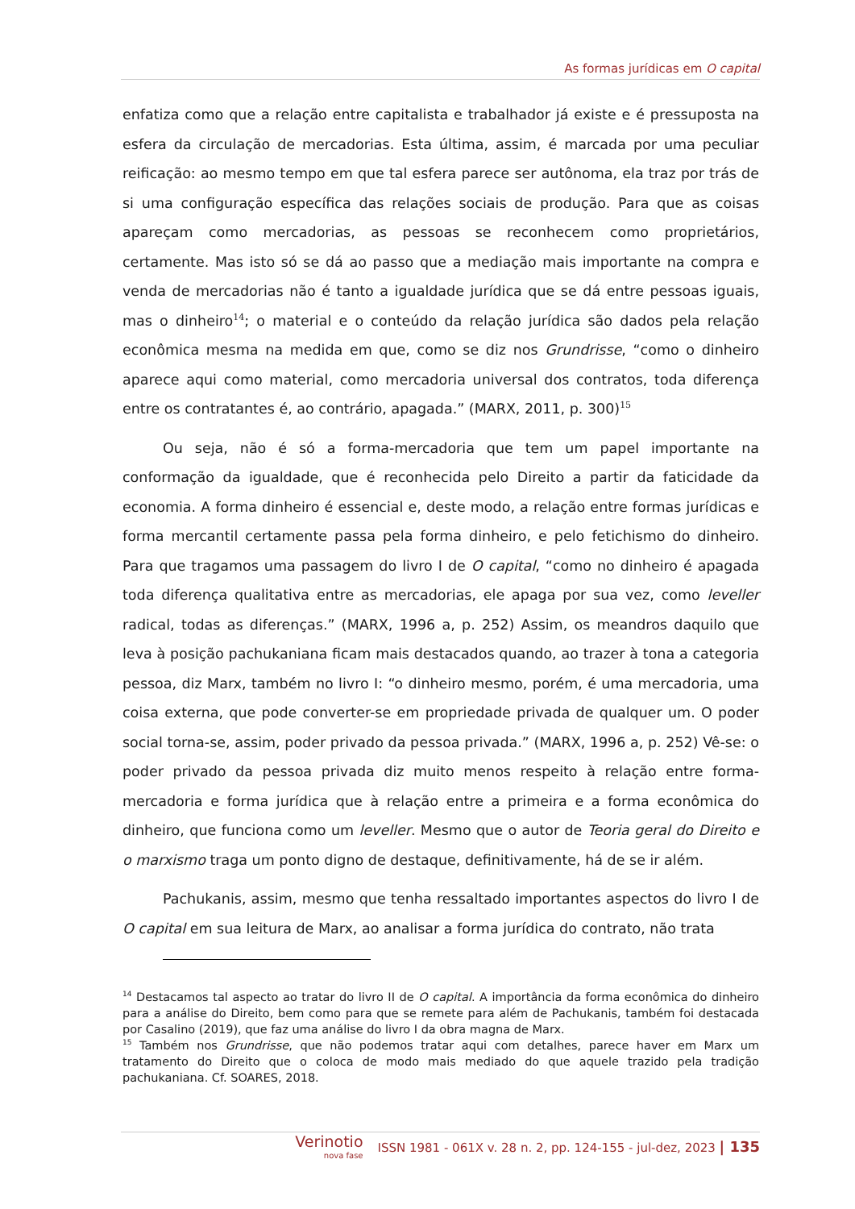As formas jurídicas em O capital
enfatiza como que a relação entre capitalista e trabalhador já existe e é pressuposta na esfera da circulação de mercadorias. Esta última, assim, é marcada por uma peculiar reificação: ao mesmo tempo em que tal esfera parece ser autônoma, ela traz por trás de si uma configuração específica das relações sociais de produção. Para que as coisas apareçam como mercadorias, as pessoas se reconhecem como proprietários, certamente. Mas isto só se dá ao passo que a mediação mais importante na compra e venda de mercadorias não é tanto a igualdade jurídica que se dá entre pessoas iguais, mas o dinheiro<sup>14</sup>; o material e o conteúdo da relação jurídica são dados pela relação econômica mesma na medida em que, como se diz nos Grundrisse, “como o dinheiro aparece aqui como material, como mercadoria universal dos contratos, toda diferença entre os contratantes é, ao contrário, apagada.” (MARX, 2011, p. 300)<sup>15</sup>
Ou seja, não é só a forma-mercadoria que tem um papel importante na conformação da igualdade, que é reconhecida pelo Direito a partir da faticidade da economia. A forma dinheiro é essencial e, deste modo, a relação entre formas jurídicas e forma mercantil certamente passa pela forma dinheiro, e pelo fetichismo do dinheiro. Para que tragamos uma passagem do livro I de O capital, “como no dinheiro é apagada toda diferença qualitativa entre as mercadorias, ele apaga por sua vez, como leveller radical, todas as diferenças.” (MARX, 1996 a, p. 252) Assim, os meandros daquilo que leva à posição pachukaniana ficam mais destacados quando, ao trazer à tona a categoria pessoa, diz Marx, também no livro I: “o dinheiro mesmo, porém, é uma mercadoria, uma coisa externa, que pode converter-se em propriedade privada de qualquer um. O poder social torna-se, assim, poder privado da pessoa privada.” (MARX, 1996 a, p. 252) Vê-se: o poder privado da pessoa privada diz muito menos respeito à relação entre forma-mercadoria e forma jurídica que à relação entre a primeira e a forma econômica do dinheiro, que funciona como um leveller. Mesmo que o autor de Teoria geral do Direito e o marxismo traga um ponto digno de destaque, definitivamente, há de se ir além.
Pachukanis, assim, mesmo que tenha ressaltado importantes aspectos do livro I de O capital em sua leitura de Marx, ao analisar a forma jurídica do contrato, não trata
<sup>14</sup> Destacamos tal aspecto ao tratar do livro II de O capital. A importância da forma econômica do dinheiro para a análise do Direito, bem como para que se remete para além de Pachukanis, também foi destacada por Casalino (2019), que faz uma análise do livro I da obra magna de Marx.
<sup>15</sup> Também nos Grundrisse, que não podemos tratar aqui com detalhes, parece haver em Marx um tratamento do Direito que o coloca de modo mais mediado do que aquele trazido pela tradição pachukaniana. Cf. SOARES, 2018.
Verinotio
nova fase ISSN 1981 - 061X v. 28 n. 2, pp. 124-155 - jul-dez, 2023 | 135